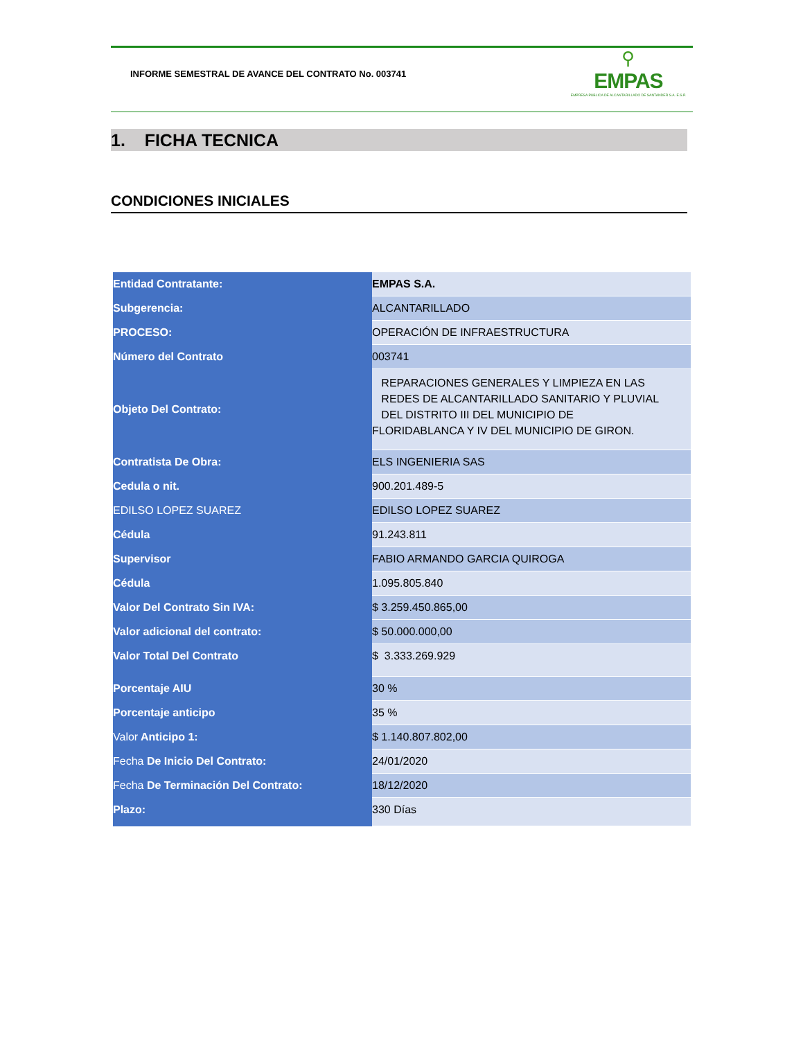INFORME SEMESTRAL DE AVANCE DEL CONTRATO No. 003741
⚲
EMPAS
EMPRESA PUBLICA DE ALCANTARILLADO DE SANTANDER S.A. E.S.P.
1. FICHA TECNICA
CONDICIONES INICIALES
| Entidad Contratante: | EMPAS S.A. |
| Subgerencia: | ALCANTARILLADO |
| PROCESO: | OPERACIÓN DE INFRAESTRUCTURA |
| Número del Contrato | 003741 |
| Objeto Del Contrato: | REPARACIONES GENERALES Y LIMPIEZA EN LAS REDES DE ALCANTARILLADO SANITARIO Y PLUVIAL DEL DISTRITO III DEL MUNICIPIO DE FLORIDABLANCA Y IV DEL MUNICIPIO DE GIRON. |
| Contratista De Obra: | ELS INGENIERIA SAS |
| Cedula o nit. | 900.201.489-5 |
| EDILSO LOPEZ SUAREZ | EDILSO LOPEZ SUAREZ |
| Cédula | 91.243.811 |
| Supervisor | FABIO ARMANDO GARCIA QUIROGA |
| Cédula | 1.095.805.840 |
| Valor Del Contrato Sin IVA: | $ 3.259.450.865,00 |
| Valor adicional del contrato: | $ 50.000.000,00 |
| Valor Total Del Contrato | $ 3.333.269.929 |
| Porcentaje AIU | 30 % |
| Porcentaje anticipo | 35 % |
| Valor Anticipo 1: | $ 1.140.807.802,00 |
| Fecha De Inicio Del Contrato: | 24/01/2020 |
| Fecha De Terminación Del Contrato: | 18/12/2020 |
| Plazo: | 330 Días |